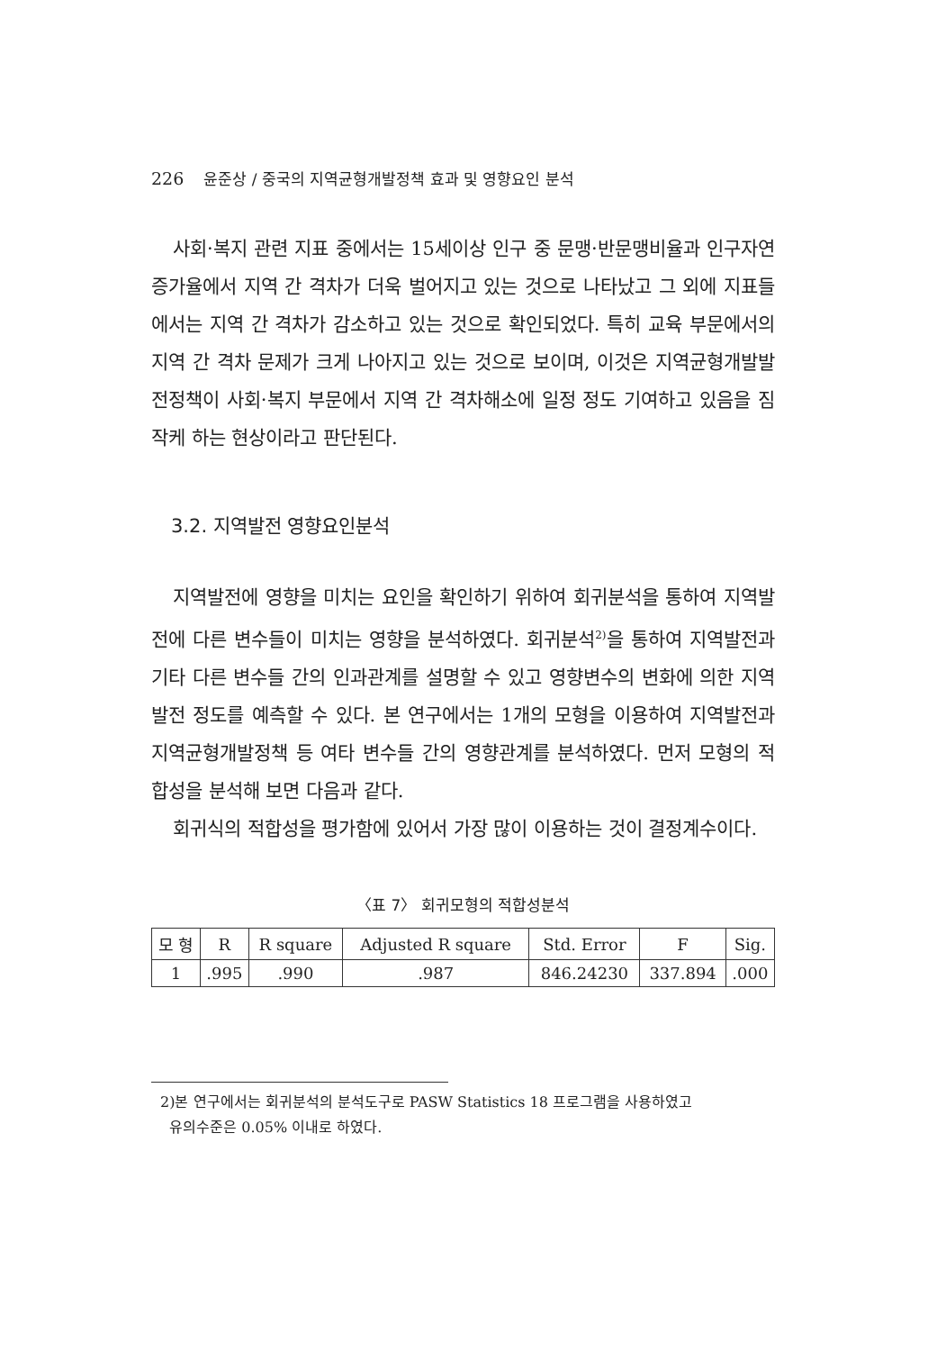226 윤준상 / 중국의 지역균형개발정책 효과 및 영향요인 분석
사회·복지 관련 지표 중에서는 15세이상 인구 중 문맹·반문맹비율과 인구자연증가율에서 지역 간 격차가 더욱 벌어지고 있는 것으로 나타났고 그 외에 지표들에서는 지역 간 격차가 감소하고 있는 것으로 확인되었다. 특히 교육 부문에서의 지역 간 격차 문제가 크게 나아지고 있는 것으로 보이며, 이것은 지역균형개발발전정책이 사회·복지 부문에서 지역 간 격차해소에 일정 정도 기여하고 있음을 짐작케 하는 현상이라고 판단된다.
3.2. 지역발전 영향요인분석
지역발전에 영향을 미치는 요인을 확인하기 위하여 회귀분석을 통하여 지역발전에 다른 변수들이 미치는 영향을 분석하였다. 회귀분석<sup>2)</sup>을 통하여 지역발전과 기타 다른 변수들 간의 인과관계를 설명할 수 있고 영향변수의 변화에 의한 지역발전 정도를 예측할 수 있다. 본 연구에서는 1개의 모형을 이용하여 지역발전과 지역균형개발정책 등 여타 변수들 간의 영향관계를 분석하였다. 먼저 모형의 적합성을 분석해 보면 다음과 같다.
회귀식의 적합성을 평가함에 있어서 가장 많이 이용하는 것이 결정계수이다.
〈표 7〉 회귀모형의 적합성분석
| 모 형 | R | R square | Adjusted R square | Std. Error | F | Sig. |
| --- | --- | --- | --- | --- | --- | --- |
| 1 | .995 | .990 | .987 | 846.24230 | 337.894 | .000 |
2)본 연구에서는 회귀분석의 분석도구로 PASW Statistics 18 프로그램을 사용하였고
유의수준은 0.05% 이내로 하였다.